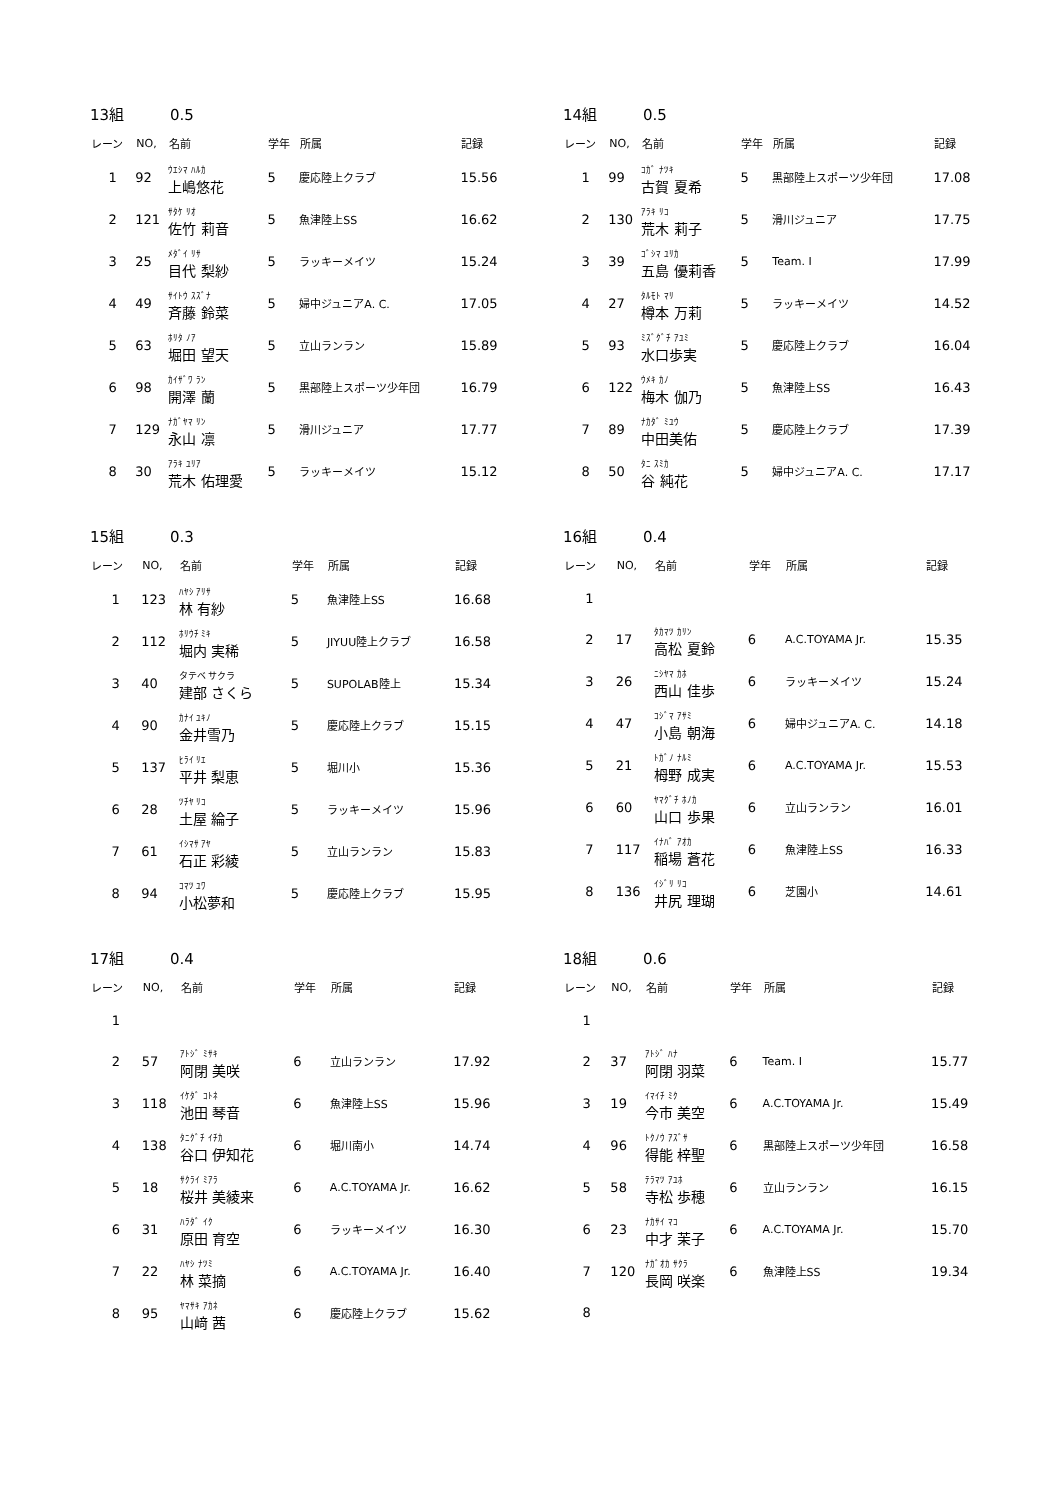13組 0.5
| レーン | NO, | 名前 | 学年 | 所属 | 記録 |
| --- | --- | --- | --- | --- | --- |
| 1 | 92 | ｳｴｼﾏ ﾊﾙｶ 上嶋悠花 | 5 | 慶応陸上クラブ | 15.56 |
| 2 | 121 | ｻﾀｹ ﾘｵ 佐竹 莉音 | 5 | 魚津陸上SS | 16.62 |
| 3 | 25 | ﾒﾀﾞｲ ﾘｻ 目代 梨紗 | 5 | ラッキーメイツ | 15.24 |
| 4 | 49 | ｻｲﾄｳ ｽｽﾞﾅ 斉藤 鈴菜 | 5 | 婦中ジュニアA. C. | 17.05 |
| 5 | 63 | ﾎﾘﾀ ﾉｱ 堀田 望天 | 5 | 立山ランラン | 15.89 |
| 6 | 98 | ｶｲｻﾞﾜ ﾗﾝ 開澤 蘭 | 5 | 黒部陸上スポーツ少年団 | 16.79 |
| 7 | 129 | ﾅｶﾞﾔﾏ ﾘﾝ 永山 凛 | 5 | 滑川ジュニア | 17.77 |
| 8 | 30 | ｱﾗｷ ﾕﾘｱ 荒木 佑理愛 | 5 | ラッキーメイツ | 15.12 |
14組 0.5
| レーン | NO, | 名前 | 学年 | 所属 | 記録 |
| --- | --- | --- | --- | --- | --- |
| 1 | 99 | ｺｶﾞ ﾅﾂｷ 古賀 夏希 | 5 | 黒部陸上スポーツ少年団 | 17.08 |
| 2 | 130 | ｱﾗｷ ﾘｺ 荒木 莉子 | 5 | 滑川ジュニア | 17.75 |
| 3 | 39 | ｺﾞｼﾏ ﾕﾘｶ 五島 優莉香 | 5 | Team. I | 17.99 |
| 4 | 27 | ﾀﾙﾓﾄ ﾏﾘ 樽本 万莉 | 5 | ラッキーメイツ | 14.52 |
| 5 | 93 | ﾐｽﾞｸﾞﾁ ｱﾕﾐ 水口歩実 | 5 | 慶応陸上クラブ | 16.04 |
| 6 | 122 | ｳﾒｷ ｶﾉ 梅木 伽乃 | 5 | 魚津陸上SS | 16.43 |
| 7 | 89 | ﾅｶﾀﾞ ﾐﾕｳ 中田美佑 | 5 | 慶応陸上クラブ | 17.39 |
| 8 | 50 | ﾀﾆ ｽﾐｶ 谷 純花 | 5 | 婦中ジュニアA. C. | 17.17 |
15組 0.3
| レーン | NO, | 名前 | 学年 | 所属 | 記録 |
| --- | --- | --- | --- | --- | --- |
| 1 | 123 | ﾊﾔｼ ｱﾘｻ 林 有紗 | 5 | 魚津陸上SS | 16.68 |
| 2 | 112 | ﾎﾘｳﾁ ﾐｷ 堀内 実稀 | 5 | JIYUU陸上クラブ | 16.58 |
| 3 | 40 | タテベ サクラ 建部 さくら | 5 | SUPOLAB陸上 | 15.34 |
| 4 | 90 | ｶﾅｲ ﾕｷﾉ 金井雪乃 | 5 | 慶応陸上クラブ | 15.15 |
| 5 | 137 | ﾋﾗｲ ﾘｴ 平井 梨恵 | 5 | 堀川小 | 15.36 |
| 6 | 28 | ﾂﾁﾔ ﾘｺ 土屋 綸子 | 5 | ラッキーメイツ | 15.96 |
| 7 | 61 | ｲｼﾏｻ ｱﾔ 石正 彩綾 | 5 | 立山ランラン | 15.83 |
| 8 | 94 | ｺﾏﾂ ﾕﾜ 小松夢和 | 5 | 慶応陸上クラブ | 15.95 |
16組 0.4
| レーン | NO, | 名前 | 学年 | 所属 | 記録 |
| --- | --- | --- | --- | --- | --- |
| 1 | | | | | |
| 2 | 17 | ﾀｶﾏﾂ ｶﾘﾝ 高松 夏鈴 | 6 | A.C.TOYAMA Jr. | 15.35 |
| 3 | 26 | ﾆｼﾔﾏ ｶﾎ 西山 佳歩 | 6 | ラッキーメイツ | 15.24 |
| 4 | 47 | ｺｼﾞﾏ ｱｻﾐ 小島 朝海 | 6 | 婦中ジュニアA. C. | 14.18 |
| 5 | 21 | ﾄｶﾞﾉ ﾅﾙﾐ 栂野 成実 | 6 | A.C.TOYAMA Jr. | 15.53 |
| 6 | 60 | ﾔﾏｸﾞﾁ ﾎﾉｶ 山口 歩果 | 6 | 立山ランラン | 16.01 |
| 7 | 117 | ｲﾅﾊﾞ ｱｵｶ 稲場 蒼花 | 6 | 魚津陸上SS | 16.33 |
| 8 | 136 | ｲｼﾞﾘ ﾘｺ 井尻 理瑚 | 6 | 芝園小 | 14.61 |
17組 0.4
| レーン | NO, | 名前 | 学年 | 所属 | 記録 |
| --- | --- | --- | --- | --- | --- |
| 1 | | | | | |
| 2 | 57 | ｱﾄｼﾞ ﾐｻｷ 阿閉 美咲 | 6 | 立山ランラン | 17.92 |
| 3 | 118 | ｲｹﾀﾞ ｺﾄﾈ 池田 琴音 | 6 | 魚津陸上SS | 15.96 |
| 4 | 138 | ﾀﾆｸﾞﾁ ｲﾁｶ 谷口 伊知花 | 6 | 堀川南小 | 14.74 |
| 5 | 18 | ｻｸﾗｲ ﾐｱﾗ 桜井 美綾来 | 6 | A.C.TOYAMA Jr. | 16.62 |
| 6 | 31 | ﾊﾗﾀﾞ ｲｸ 原田 育空 | 6 | ラッキーメイツ | 16.30 |
| 7 | 22 | ﾊﾔｼ ﾅﾂﾐ 林 菜摘 | 6 | A.C.TOYAMA Jr. | 16.40 |
| 8 | 95 | ﾔﾏｻｷ ｱｶﾈ 山﨑 茜 | 6 | 慶応陸上クラブ | 15.62 |
18組 0.6
| レーン | NO, | 名前 | 学年 | 所属 | 記録 |
| --- | --- | --- | --- | --- | --- |
| 1 | | | | | |
| 2 | 37 | ｱﾄｼﾞ ﾊﾅ 阿閉 羽菜 | 6 | Team. I | 15.77 |
| 3 | 19 | ｲﾏｲﾁ ﾐｸ 今市 美空 | 6 | A.C.TOYAMA Jr. | 15.49 |
| 4 | 96 | ﾄｸﾉｳ ｱｽﾞｻ 得能 梓聖 | 6 | 黒部陸上スポーツ少年団 | 16.58 |
| 5 | 58 | ﾃﾗﾏﾂ ｱﾕﾎ 寺松 歩穂 | 6 | 立山ランラン | 16.15 |
| 6 | 23 | ﾅｶｻｲ ﾏｺ 中才 茉子 | 6 | A.C.TOYAMA Jr. | 15.70 |
| 7 | 120 | ﾅｶﾞｵｶ ｻｸﾗ 長岡 咲楽 | 6 | 魚津陸上SS | 19.34 |
| 8 | | | | | |